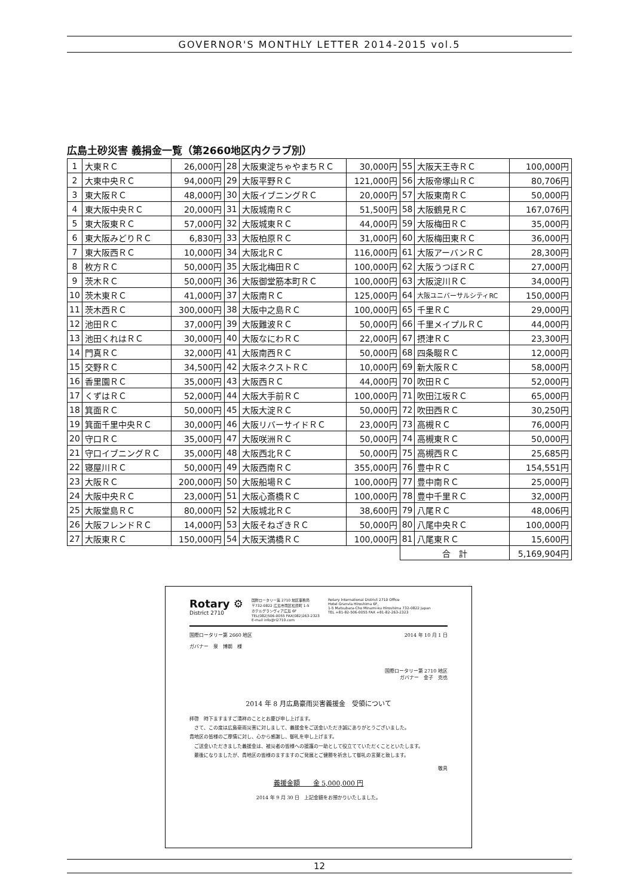GOVERNOR'S MONTHLY LETTER 2014-2015 vol.5
広島土砂災害 義捐金一覧（第2660地区内クラブ別）
| 1 | 大東ＲＣ | 26,000円 | 28 | 大阪東淀ちゃやまちＲＣ | 30,000円 | 55 | 大阪天王寺ＲＣ | 100,000円 |
| 2 | 大東中央ＲＣ | 94,000円 | 29 | 大阪平野ＲＣ | 121,000円 | 56 | 大阪帝塚山ＲＣ | 80,706円 |
| 3 | 東大阪ＲＣ | 48,000円 | 30 | 大阪イブニングＲＣ | 20,000円 | 57 | 大阪東南ＲＣ | 50,000円 |
| 4 | 東大阪中央ＲＣ | 20,000円 | 31 | 大阪城南ＲＣ | 51,500円 | 58 | 大阪鶴見ＲＣ | 167,076円 |
| 5 | 東大阪東ＲＣ | 57,000円 | 32 | 大阪城東ＲＣ | 44,000円 | 59 | 大阪梅田ＲＣ | 35,000円 |
| 6 | 東大阪みどりＲＣ | 6,830円 | 33 | 大阪柏原ＲＣ | 31,000円 | 60 | 大阪梅田東ＲＣ | 36,000円 |
| 7 | 東大阪西ＲＣ | 10,000円 | 34 | 大阪北ＲＣ | 116,000円 | 61 | 大阪アーバンＲＣ | 28,300円 |
| 8 | 枚方ＲＣ | 50,000円 | 35 | 大阪北梅田ＲＣ | 100,000円 | 62 | 大阪うつぼＲＣ | 27,000円 |
| 9 | 茨木ＲＣ | 50,000円 | 36 | 大阪御堂筋本町ＲＣ | 100,000円 | 63 | 大阪淀川ＲＣ | 34,000円 |
| 10 | 茨木東ＲＣ | 41,000円 | 37 | 大阪南ＲＣ | 125,000円 | 64 | 大阪ユニバーサルシティRC | 150,000円 |
| 11 | 茨木西ＲＣ | 300,000円 | 38 | 大阪中之島ＲＣ | 100,000円 | 65 | 千里ＲＣ | 29,000円 |
| 12 | 池田ＲＣ | 37,000円 | 39 | 大阪難波ＲＣ | 50,000円 | 66 | 千里メイプルＲＣ | 44,000円 |
| 13 | 池田くれはＲＣ | 30,000円 | 40 | 大阪なにわＲＣ | 22,000円 | 67 | 摂津ＲＣ | 23,300円 |
| 14 | 門真ＲＣ | 32,000円 | 41 | 大阪南西ＲＣ | 50,000円 | 68 | 四条畷ＲＣ | 12,000円 |
| 15 | 交野ＲＣ | 34,500円 | 42 | 大阪ネクストＲＣ | 10,000円 | 69 | 新大阪ＲＣ | 58,000円 |
| 16 | 香里園ＲＣ | 35,000円 | 43 | 大阪西ＲＣ | 44,000円 | 70 | 吹田ＲＣ | 52,000円 |
| 17 | くずはＲＣ | 52,000円 | 44 | 大阪大手前ＲＣ | 100,000円 | 71 | 吹田江坂ＲＣ | 65,000円 |
| 18 | 箕面ＲＣ | 50,000円 | 45 | 大阪大淀ＲＣ | 50,000円 | 72 | 吹田西ＲＣ | 30,250円 |
| 19 | 箕面千里中央ＲＣ | 30,000円 | 46 | 大阪リバーサイドＲＣ | 23,000円 | 73 | 高槻ＲＣ | 76,000円 |
| 20 | 守口ＲＣ | 35,000円 | 47 | 大阪咲洲ＲＣ | 50,000円 | 74 | 高槻東ＲＣ | 50,000円 |
| 21 | 守口イブニングＲＣ | 35,000円 | 48 | 大阪西北ＲＣ | 50,000円 | 75 | 高槻西ＲＣ | 25,685円 |
| 22 | 寝屋川ＲＣ | 50,000円 | 49 | 大阪西南ＲＣ | 355,000円 | 76 | 豊中ＲＣ | 154,551円 |
| 23 | 大阪ＲＣ | 200,000円 | 50 | 大阪船場ＲＣ | 100,000円 | 77 | 豊中南ＲＣ | 25,000円 |
| 24 | 大阪中央ＲＣ | 23,000円 | 51 | 大阪心斎橋ＲＣ | 100,000円 | 78 | 豊中千里ＲＣ | 32,000円 |
| 25 | 大阪堂島ＲＣ | 80,000円 | 52 | 大阪城北ＲＣ | 38,600円 | 79 | 八尾ＲＣ | 48,006円 |
| 26 | 大阪フレンドＲＣ | 14,000円 | 53 | 大阪そねざきＲＣ | 50,000円 | 80 | 八尾中央ＲＣ | 100,000円 |
| 27 | 大阪東ＲＣ | 150,000円 | 54 | 大阪天満橋ＲＣ | 100,000円 | 81 | 八尾東ＲＣ | 15,600円 |
| | | | | | | 合 計 | | 5,169,904円 |
Rotary ⚙
District 2710
国際ロータリー第 2710 地区事務局
〒732-0822 広島市南区松原町 1-5
ホテルグランヴィア広島 6F
TEL(082)506-0055 FAX(082)263-2323
E-mail info@ri2710.com
Rotary International District 2710 Office
Hotel Granvia Hiroshima 6F,
1-5 Matsubara-Cho Minami-ku Hiroshima 732-0822 Japan
TEL +81-82-506-0055 FAX +81-82-263-2323
国際ロータリー第 2660 地区 2014 年 10 月 1 日
ガバナー　泉　博朗　様
国際ロータリー第 2710 地区
ガバナー　金子　克也
2014 年 8 月広島豪雨災害義援金　受領について
拝啓　時下ますますご清祥のこととお慶び申し上げます。
　さて、この度は広島豪雨災害に対しまして、義援金をご送金いただき誠にありがとうございました。
貴地区の皆様のご厚情に対し、心から感謝し、御礼を申し上げます。
　ご送金いただきました義援金は、被災者の皆様への援護の一助として役立てていただくことといたします。
　最後になりましたが、貴地区の皆様のますますのご発展とご健勝を祈念して御礼の言葉と致します。
敬具
義援金額　　金 5,000,000 円
2014 年 9 月 30 日　上記金額をお預かりいたしました。
12